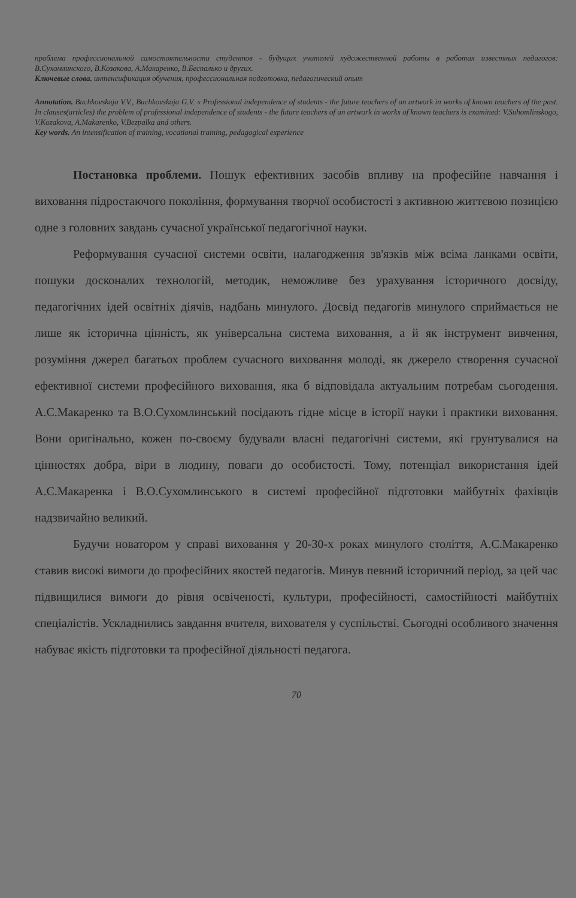проблема профессиональной самостоятельности студентов - будущих учителей художественной работы в работах известных педагогов: В.Сухомлинского, В.Козакова, А.Макаренко, В.Беспалько и других.
Ключевые слова. интенсификация обучения, профессиональная подготовка, педагогический опыт
Annotation. Buchkovskaja V.V., Buchkovskaja G.V. « Professional independence of students - the future teachers of an artwork in works of known teachers of the past. In clauses(articles) the problem of professional independence of students - the future teachers of an artwork in works of known teachers is examined: V.Suhomlinskogo, V.Kozakova, A.Makarenko, V.Bezpalka and others.
Key words. An intensification of training, vocational training, pedagogical experience
Постановка проблеми. Пошук ефективних засобів впливу на професійне навчання і виховання підростаючого покоління, формування творчої особистості з активною життєвою позицією одне з головних завдань сучасної української педагогічної науки.
Реформування сучасної системи освіти, налагодження зв'язків між всіма ланками освіти, пошуки досконалих технологій, методик, неможливе без урахування історичного досвіду, педагогічних ідей освітніх діячів, надбань минулого. Досвід педагогів минулого сприймається не лише як історична цінність, як універсальна система виховання, а й як інструмент вивчення, розуміння джерел багатьох проблем сучасного виховання молоді, як джерело створення сучасної ефективної системи професійного виховання, яка б відповідала актуальним потребам сьогодення. А.С.Макаренко та В.О.Сухомлинський посідають гідне місце в історії науки і практики виховання. Вони оригінально, кожен по-своєму будували власні педагогічні системи, які грунтувалися на цінностях добра, віри в людину, поваги до особистості. Тому, потенціал використання ідей А.С.Макаренка і В.О.Сухомлинського в системі професійної підготовки майбутніх фахівців надзвичайно великий.
Будучи новатором у справі виховання у 20-30-х роках минулого століття, А.С.Макаренко ставив високі вимоги до професійних якостей педагогів. Минув певний історичний період, за цей час підвищилися вимоги до рівня освіченості, культури, професійності, самостійності майбутніх спеціалістів. Ускладнились завдання вчителя, вихователя у суспільстві. Сьогодні особливого значення набуває якість підготовки та професійної діяльності педагога.
70